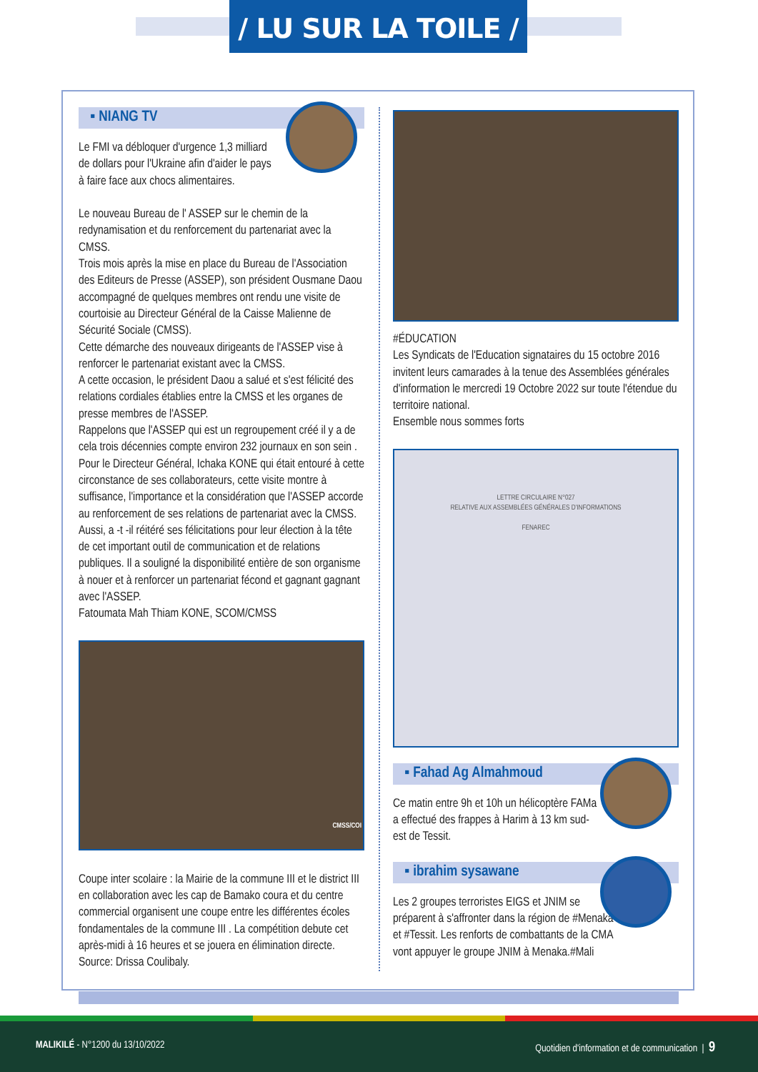/ LU SUR LA TOILE /
▪ NIANG TV
Le FMI va débloquer d'urgence 1,3 milliard de dollars pour l'Ukraine afin d'aider le pays à faire face aux chocs alimentaires.
Le nouveau Bureau de l' ASSEP sur le chemin de la redynamisation et du renforcement du partenariat avec la CMSS.
Trois mois après la mise en place du Bureau de l'Association des Editeurs de Presse (ASSEP), son président Ousmane Daou accompagné de quelques membres ont rendu une visite de courtoisie au Directeur Général de la Caisse Malienne de Sécurité Sociale (CMSS).
Cette démarche des nouveaux dirigeants de l'ASSEP vise à renforcer le partenariat existant avec la CMSS.
A cette occasion, le président Daou a salué et s'est félicité des relations cordiales établies entre la CMSS et les organes de presse membres de l'ASSEP.
Rappelons que l'ASSEP qui est un regroupement créé il y a de cela trois décennies compte environ 232 journaux en son sein .
Pour le Directeur Général, Ichaka KONE qui était entouré à cette circonstance de ses collaborateurs, cette visite montre à suffisance, l'importance et la considération que l'ASSEP accorde au renforcement de ses relations de partenariat avec la CMSS. Aussi, a -t -il réitéré ses félicitations pour leur élection à la tête de cet important outil de communication et de relations publiques. Il a souligné la disponibilité entière de son organisme à nouer et à renforcer un partenariat fécond et gagnant gagnant avec l'ASSEP.
Fatoumata Mah Thiam KONE, SCOM/CMSS
CMSS/COI
Coupe inter scolaire : la Mairie de la commune III et le district III en collaboration avec les cap de Bamako coura et du centre commercial organisent une coupe entre les différentes écoles fondamentales de la commune III . La compétition debute cet après-midi à 16 heures et se jouera en élimination directe.
Source: Drissa Coulibaly.
#ÉDUCATION
Les Syndicats de l'Education signataires du 15 octobre 2016 invitent leurs camarades à la tenue des Assemblées générales d'information le mercredi 19 Octobre 2022 sur toute l'étendue du territoire national.
Ensemble nous sommes forts
LETTRE CIRCULAIRE N°027
RELATIVE AUX ASSEMBLÉES GÉNÉRALES D'INFORMATIONS
FENAREC
▪ Fahad Ag Almahmoud
Ce matin entre 9h et 10h un hélicoptère FAMa a effectué des frappes à Harim à 13 km sud-est de Tessit.
▪ ibrahim sysawane
Les 2 groupes terroristes EIGS et JNIM se préparent à s'affronter dans la région de #Menaka et #Tessit. Les renforts de combattants de la CMA vont appuyer le groupe JNIM à Menaka.#Mali
MALIKILÉ - N°1200 du 13/10/2022 Quotidien d'information et de communication | 9